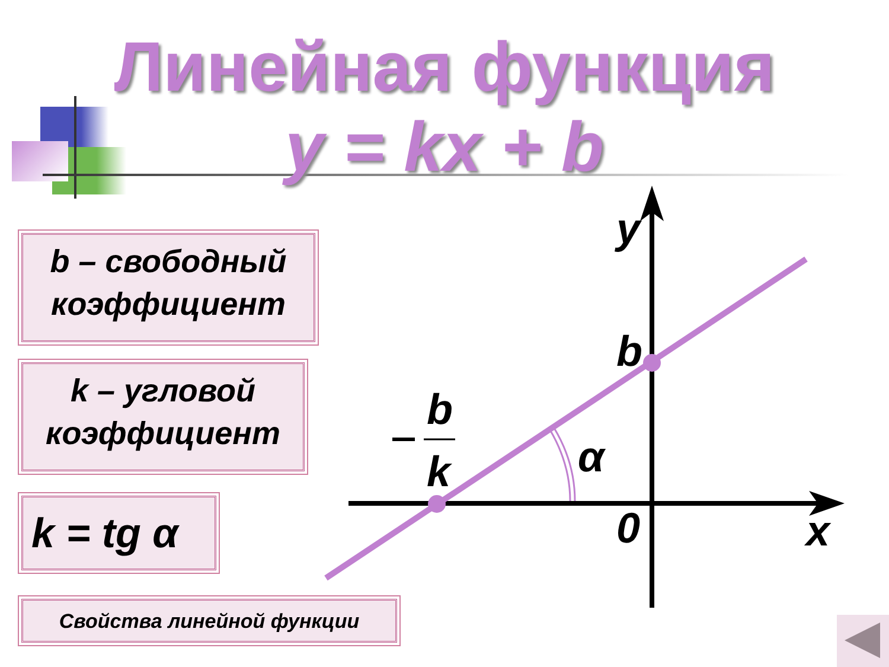Линейная функция
y = kx + b
b – свободный коэффициент
k – угловой коэффициент
k = tg α
Свойства линейной функции
y
b
b
k
α
0
x